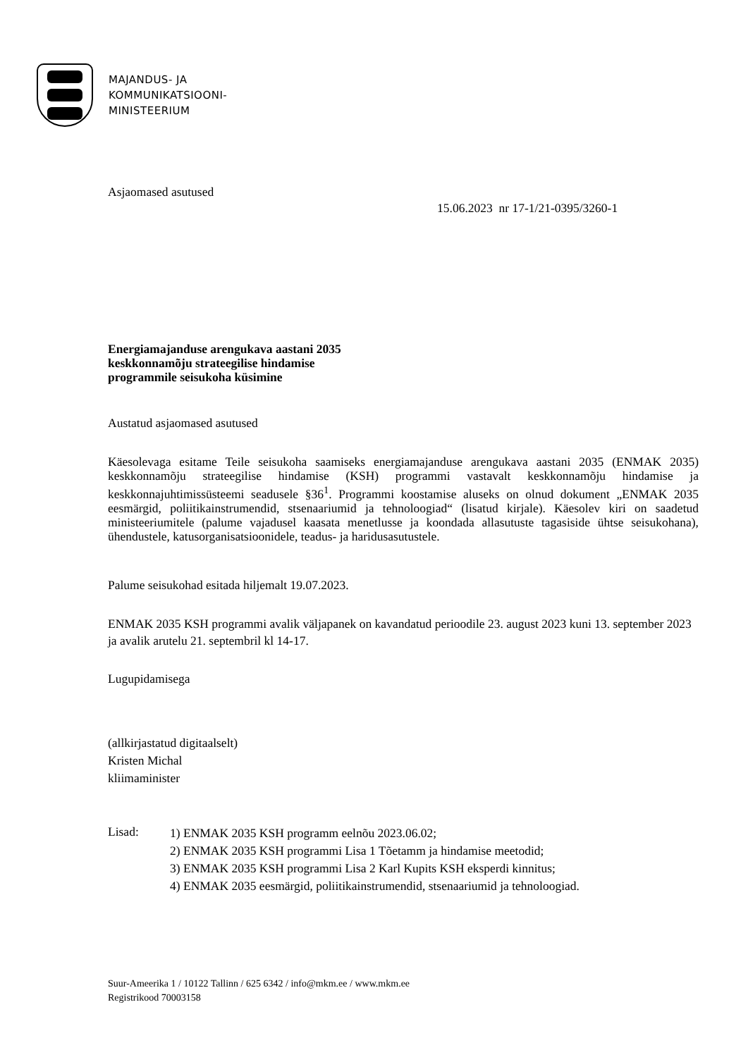MAJANDUS- JA
KOMMUNIKATSIOONI-
MINISTEERIUM
Asjaomased asutused
15.06.2023 nr 17-1/21-0395/3260-1
Energiamajanduse arengukava aastani 2035
keskkonnamõju strateegilise hindamise
programmile seisukoha küsimine
Austatud asjaomased asutused
Käesolevaga esitame Teile seisukoha saamiseks energiamajanduse arengukava aastani 2035 (ENMAK 2035) keskkonnamõju strateegilise hindamise (KSH) programmi vastavalt keskkonnamõju hindamise ja keskkonnajuhtimissüsteemi seadusele §36<sup>1</sup>. Programmi koostamise aluseks on olnud dokument „ENMAK 2035 eesmärgid, poliitikainstrumendid, stsenaariumid ja tehnoloogiad“ (lisatud kirjale). Käesolev kiri on saadetud ministeeriumitele (palume vajadusel kaasata menetlusse ja koondada allasutuste tagasiside ühtse seisukohana), ühendustele, katusorganisatsioonidele, teadus- ja haridusasutustele.
Palume seisukohad esitada hiljemalt 19.07.2023.
ENMAK 2035 KSH programmi avalik väljapanek on kavandatud perioodile 23. august 2023 kuni 13. september 2023 ja avalik arutelu 21. septembril kl 14-17.
Lugupidamisega
(allkirjastatud digitaalselt)
Kristen Michal
kliimaminister
Lisad:
1) ENMAK 2035 KSH programm eelnõu 2023.06.02;
2) ENMAK 2035 KSH programmi Lisa 1 Tõetamm ja hindamise meetodid;
3) ENMAK 2035 KSH programmi Lisa 2 Karl Kupits KSH eksperdi kinnitus;
4) ENMAK 2035 eesmärgid, poliitikainstrumendid, stsenaariumid ja tehnoloogiad.
Suur-Ameerika 1 / 10122 Tallinn / 625 6342 / info@mkm.ee / www.mkm.ee
Registrikood 70003158